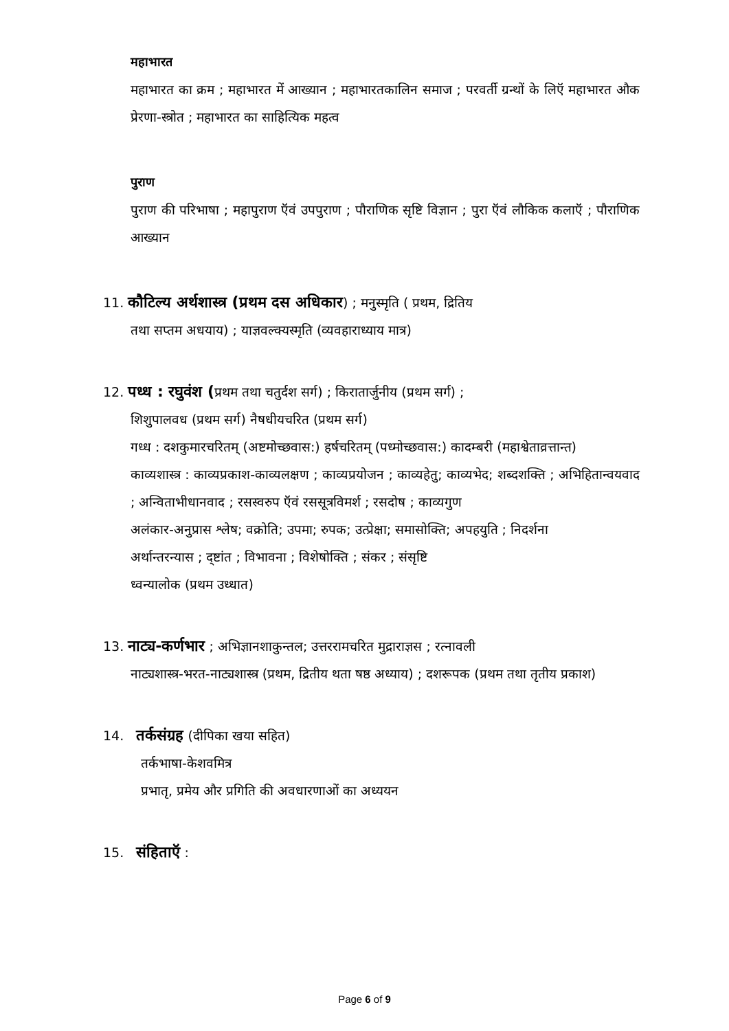महाभारत
महाभारत का क्रम ; महाभारत में आख्यान ; महाभारतकालिन समाज ; परवर्ती ग्रन्थों के लिऍ महाभारत औक प्रेरणा-स्त्रोत ; महाभारत का साहित्यिक महत्व
पुराण
पुराण की परिभाषा ; महापुराण ऍवं उपपुराण ; पौराणिक सृष्टि विज्ञान ; पुरा ऍवं लौकिक कलाऍ ; पौराणिक आख्यान
11. कौटिल्य अर्थशास्त्र (प्रथम दस अधिकार) ; मनुस्मृति ( प्रथम, द्रितिय
तथा सप्तम अधयाय) ; याज्ञवल्क्यस्मृति (व्यवहाराध्याय मात्र)
12. पध्ध : रघुवंश (प्रथम तथा चतुर्दश सर्ग) ; किरातार्जुनीय (प्रथम सर्ग) ;
शिशुपालवध (प्रथम सर्ग) नैषधीयचरित (प्रथम सर्ग)
गध्ध : दशकुमारचरितम् (अष्टमोच्छवास:) हर्षचरितम् (पध्मोच्छवास:) कादम्बरी (महाश्वेताव्रत्तान्त)
काव्यशास्त्र : काव्यप्रकाश-काव्यलक्षण ; काव्यप्रयोजन ; काव्यहेतु; काव्यभेद; शब्दशक्ति ; अभिहितान्वयवाद ; अन्विताभीधानवाद ; रसस्वरुप ऍवं रससूत्रविमर्श ; रसदोष ; काव्यगुण
अलंकार-अनुप्रास श्लेष; वक्रोति; उपमा; रुपक; उत्प्रेक्षा; समासोक्ति; अपहयुति ; निदर्शना
अर्थान्तरन्यास ; द्ष्टांत ; विभावना ; विशेषोक्ति ; संकर ; संसृष्टि
ध्वन्यालोक (प्रथम उध्धात)
13. नाट्य-कर्णभार ; अभिज्ञानशाकुन्तल; उत्तररामचरित मुद्राराज्ञस ; रत्नावली
नाट्यशास्त्र-भरत-नाट्यशास्त्र (प्रथम, द्रितीय थता षष्ठ अध्याय) ; दशरूपक (प्रथम तथा तृतीय प्रकाश)
14. तर्कसंग्रह (दीपिका खया सहित)
तर्कभाषा-केशवमित्र
प्रभातृ, प्रमेय और प्रगिति की अवधारणाओं का अध्ययन
15. संहिताऍ :
Page 6 of 9